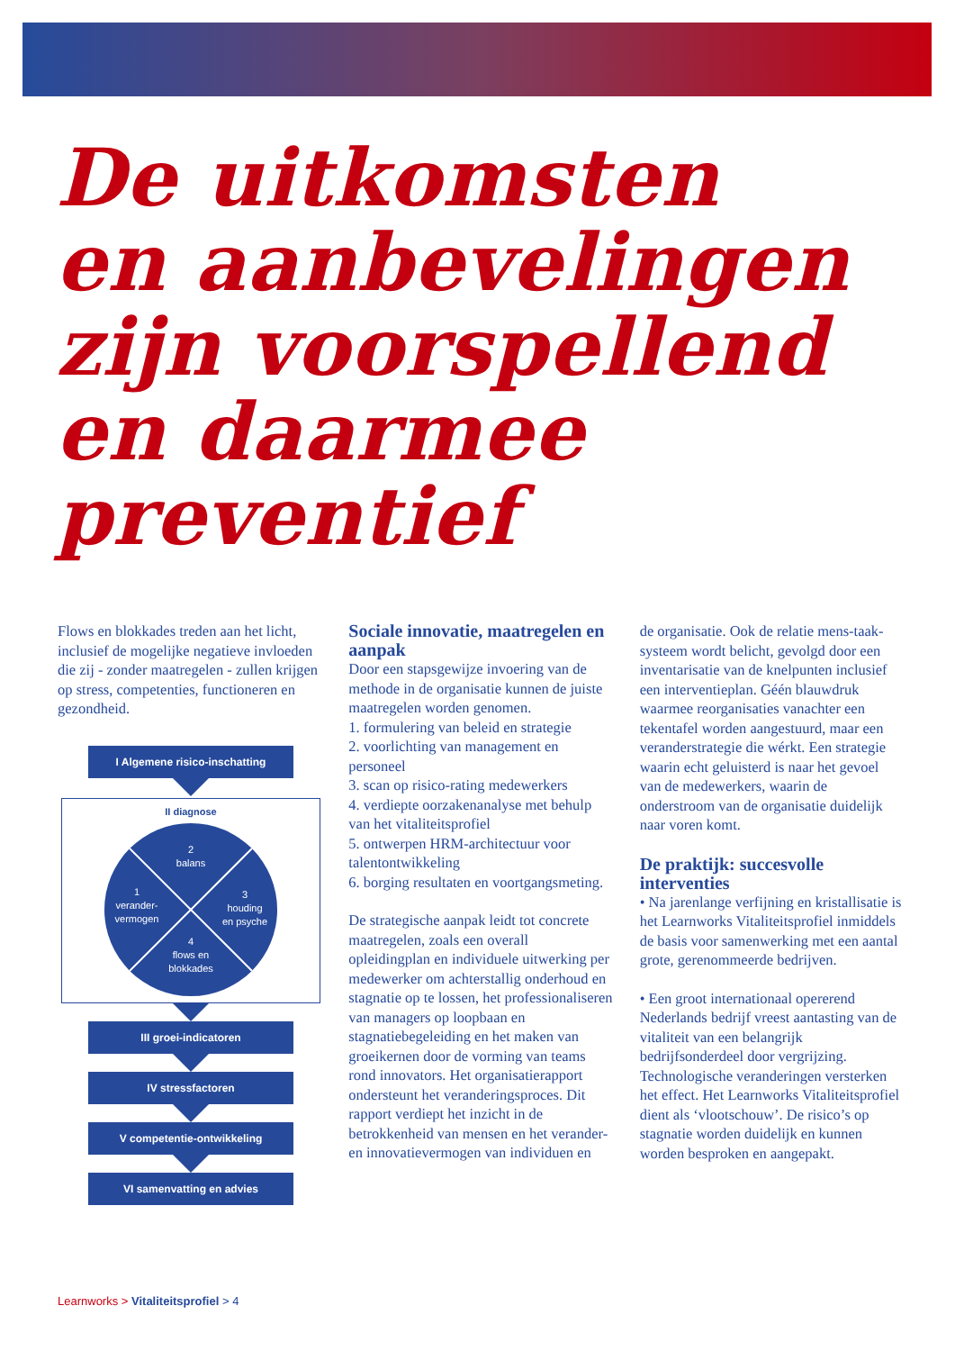De uitkomsten
en aanbevelingen
zijn voorspellend
en daarmee
preventief
Flows en blokkades treden aan het licht, inclusief de mogelijke negatieve invloeden die zij - zonder maatregelen - zullen krijgen op stress, competenties, functioneren en gezondheid.
I Algemene risico-inschatting
II diagnose
2
balans
1
verander-
vermogen
3
houding
en psyche
4
flows en
blokkades
III groei-indicatoren
IV stressfactoren
V competentie-ontwikkeling
VI samenvatting en advies
Sociale innovatie, maatregelen en aanpak
Door een stapsgewijze invoering van de methode in de organisatie kunnen de juiste maatregelen worden genomen.
1. formulering van beleid en strategie
2. voorlichting van management en personeel
3. scan op risico-rating medewerkers
4. verdiepte oorzakenanalyse met behulp van het vitaliteitsprofiel
5. ontwerpen HRM-architectuur voor talentontwikkeling
6. borging resultaten en voortgangsmeting.
De strategische aanpak leidt tot concrete maatregelen, zoals een overall opleidingplan en individuele uitwerking per medewerker om achterstallig onderhoud en stagnatie op te lossen, het professionaliseren van managers op loopbaan en stagnatiebegeleiding en het maken van groeikernen door de vorming van teams rond innovators. Het organisatierapport ondersteunt het veranderingsproces. Dit rapport verdiept het inzicht in de betrokkenheid van mensen en het verander- en innovatievermogen van individuen en
de organisatie. Ook de relatie mens-taak-systeem wordt belicht, gevolgd door een inventarisatie van de knelpunten inclusief een interventieplan. Géén blauwdruk waarmee reorganisaties vanachter een tekentafel worden aangestuurd, maar een veranderstrategie die wérkt. Een strategie waarin echt geluisterd is naar het gevoel van de medewerkers, waarin de onderstroom van de organisatie duidelijk naar voren komt.
De praktijk: succesvolle interventies
• Na jarenlange verfijning en kristallisatie is het Learnworks Vitaliteitsprofiel inmiddels de basis voor samenwerking met een aantal grote, gerenommeerde bedrijven.
• Een groot internationaal opererend Nederlands bedrijf vreest aantasting van de vitaliteit van een belangrijk bedrijfsonderdeel door vergrijzing. Technologische veranderingen versterken het effect. Het Learnworks Vitaliteitsprofiel dient als ‘vlootschouw’. De risico’s op stagnatie worden duidelijk en kunnen worden besproken en aangepakt.
Learnworks > Vitaliteitsprofiel > 4